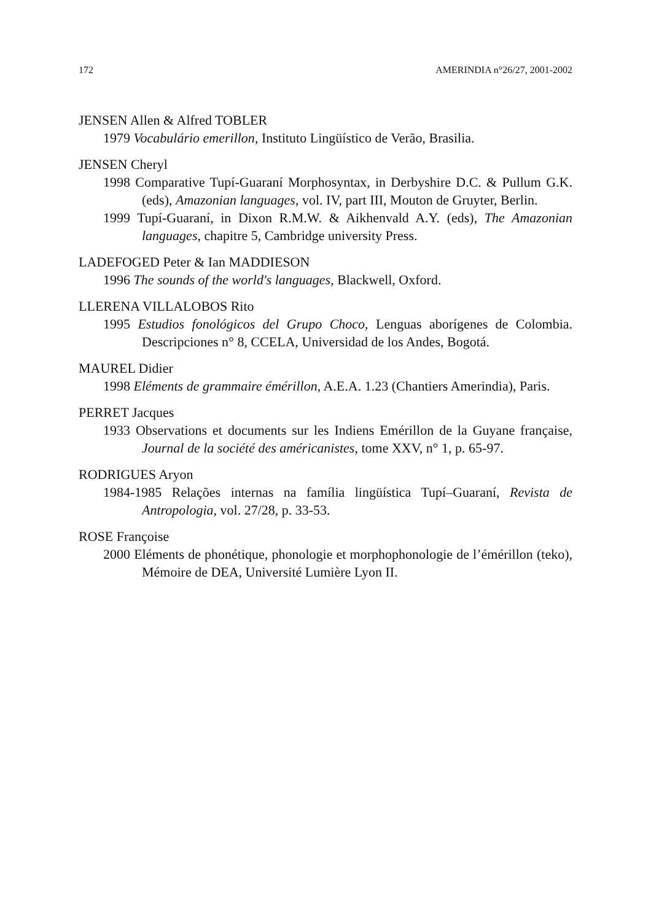172 AMERINDIA n°26/27, 2001-2002
JENSEN Allen & Alfred TOBLER
1979 Vocabulário emerillon, Instituto Lingüístico de Verão, Brasilia.
JENSEN Cheryl
1998 Comparative Tupí-Guaraní Morphosyntax, in Derbyshire D.C. & Pullum G.K. (eds), Amazonian languages, vol. IV, part III, Mouton de Gruyter, Berlin.
1999 Tupí-Guaraní, in Dixon R.M.W. & Aikhenvald A.Y. (eds), The Amazonian languages, chapitre 5, Cambridge university Press.
LADEFOGED Peter & Ian MADDIESON
1996 The sounds of the world's languages, Blackwell, Oxford.
LLERENA VILLALOBOS Rito
1995 Estudios fonológicos del Grupo Choco, Lenguas aborígenes de Colombia. Descripciones n° 8, CCELA, Universidad de los Andes, Bogotá.
MAUREL Didier
1998 Eléments de grammaire émérillon, A.E.A. 1.23 (Chantiers Amerindia), Paris.
PERRET Jacques
1933 Observations et documents sur les Indiens Emérillon de la Guyane française, Journal de la société des américanistes, tome XXV, n° 1, p. 65-97.
RODRIGUES Aryon
1984-1985 Relações internas na família lingüística Tupí–Guaraní, Revista de Antropologia, vol. 27/28, p. 33-53.
ROSE Françoise
2000 Eléments de phonétique, phonologie et morphophonologie de l’émérillon (teko), Mémoire de DEA, Université Lumière Lyon II.